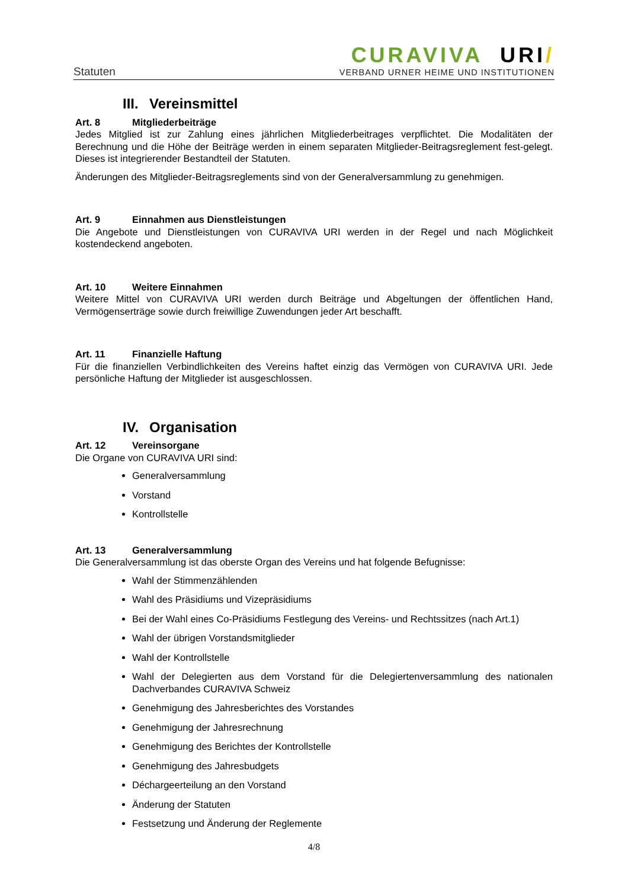Statuten
CURAVIVA URI/
VERBAND URNER HEIME UND INSTITUTIONEN
III. Vereinsmittel
Art. 8 Mitgliederbeiträge
Jedes Mitglied ist zur Zahlung eines jährlichen Mitgliederbeitrages verpflichtet. Die Modalitäten der Berechnung und die Höhe der Beiträge werden in einem separaten Mitglieder-Beitragsreglement fest-gelegt. Dieses ist integrierender Bestandteil der Statuten.
Änderungen des Mitglieder-Beitragsreglements sind von der Generalversammlung zu genehmigen.
Art. 9 Einnahmen aus Dienstleistungen
Die Angebote und Dienstleistungen von CURAVIVA URI werden in der Regel und nach Möglichkeit kostendeckend angeboten.
Art. 10 Weitere Einnahmen
Weitere Mittel von CURAVIVA URI werden durch Beiträge und Abgeltungen der öffentlichen Hand, Vermögenserträge sowie durch freiwillige Zuwendungen jeder Art beschafft.
Art. 11 Finanzielle Haftung
Für die finanziellen Verbindlichkeiten des Vereins haftet einzig das Vermögen von CURAVIVA URI. Jede persönliche Haftung der Mitglieder ist ausgeschlossen.
IV. Organisation
Art. 12 Vereinsorgane
Die Organe von CURAVIVA URI sind:
Generalversammlung
Vorstand
Kontrollstelle
Art. 13 Generalversammlung
Die Generalversammlung ist das oberste Organ des Vereins und hat folgende Befugnisse:
Wahl der Stimmenzählenden
Wahl des Präsidiums und Vizepräsidiums
Bei der Wahl eines Co-Präsidiums Festlegung des Vereins- und Rechtssitzes (nach Art.1)
Wahl der übrigen Vorstandsmitglieder
Wahl der Kontrollstelle
Wahl der Delegierten aus dem Vorstand für die Delegiertenversammlung des nationalen Dachverbandes CURAVIVA Schweiz
Genehmigung des Jahresberichtes des Vorstandes
Genehmigung der Jahresrechnung
Genehmigung des Berichtes der Kontrollstelle
Genehmigung des Jahresbudgets
Déchargeerteilung an den Vorstand
Änderung der Statuten
Festsetzung und Änderung der Reglemente
4/8